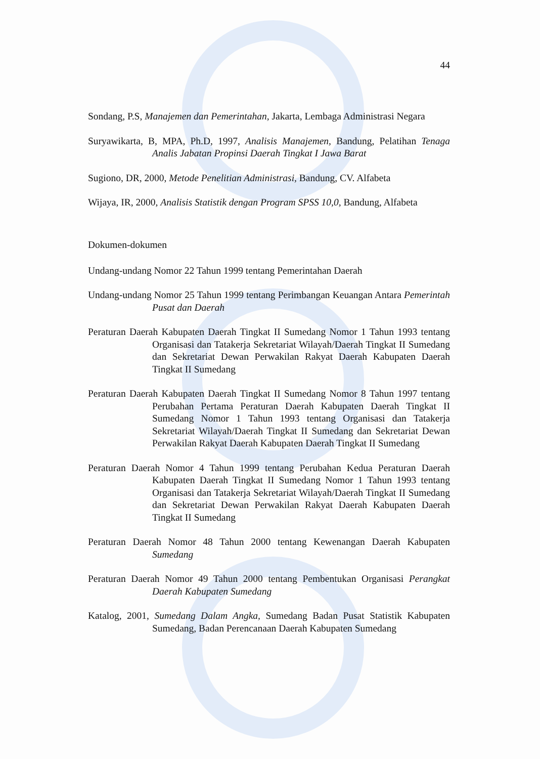44
Sondang, P.S, Manajemen dan Pemerintahan, Jakarta, Lembaga Administrasi Negara
Suryawikarta, B, MPA, Ph.D, 1997, Analisis Manajemen, Bandung, Pelatihan Tenaga Analis Jabatan Propinsi Daerah Tingkat I Jawa Barat
Sugiono, DR, 2000, Metode Penelitian Administrasi, Bandung, CV. Alfabeta
Wijaya, IR, 2000, Analisis Statistik dengan Program SPSS 10,0, Bandung, Alfabeta
Dokumen-dokumen
Undang-undang Nomor 22 Tahun 1999 tentang Pemerintahan Daerah
Undang-undang Nomor 25 Tahun 1999 tentang Perimbangan Keuangan Antara Pemerintah Pusat dan Daerah
Peraturan Daerah Kabupaten Daerah Tingkat II Sumedang Nomor 1 Tahun 1993 tentang Organisasi dan Tatakerja Sekretariat Wilayah/Daerah Tingkat II Sumedang dan Sekretariat Dewan Perwakilan Rakyat Daerah Kabupaten Daerah Tingkat II Sumedang
Peraturan Daerah Kabupaten Daerah Tingkat II Sumedang Nomor 8 Tahun 1997 tentang Perubahan Pertama Peraturan Daerah Kabupaten Daerah Tingkat II Sumedang Nomor 1 Tahun 1993 tentang Organisasi dan Tatakerja Sekretariat Wilayah/Daerah Tingkat II Sumedang dan Sekretariat Dewan Perwakilan Rakyat Daerah Kabupaten Daerah Tingkat II Sumedang
Peraturan Daerah Nomor 4 Tahun 1999 tentang Perubahan Kedua Peraturan Daerah Kabupaten Daerah Tingkat II Sumedang Nomor 1 Tahun 1993 tentang Organisasi dan Tatakerja Sekretariat Wilayah/Daerah Tingkat II Sumedang dan Sekretariat Dewan Perwakilan Rakyat Daerah Kabupaten Daerah Tingkat II Sumedang
Peraturan Daerah Nomor 48 Tahun 2000 tentang Kewenangan Daerah Kabupaten Sumedang
Peraturan Daerah Nomor 49 Tahun 2000 tentang Pembentukan Organisasi Perangkat Daerah Kabupaten Sumedang
Katalog, 2001, Sumedang Dalam Angka, Sumedang Badan Pusat Statistik Kabupaten Sumedang, Badan Perencanaan Daerah Kabupaten Sumedang